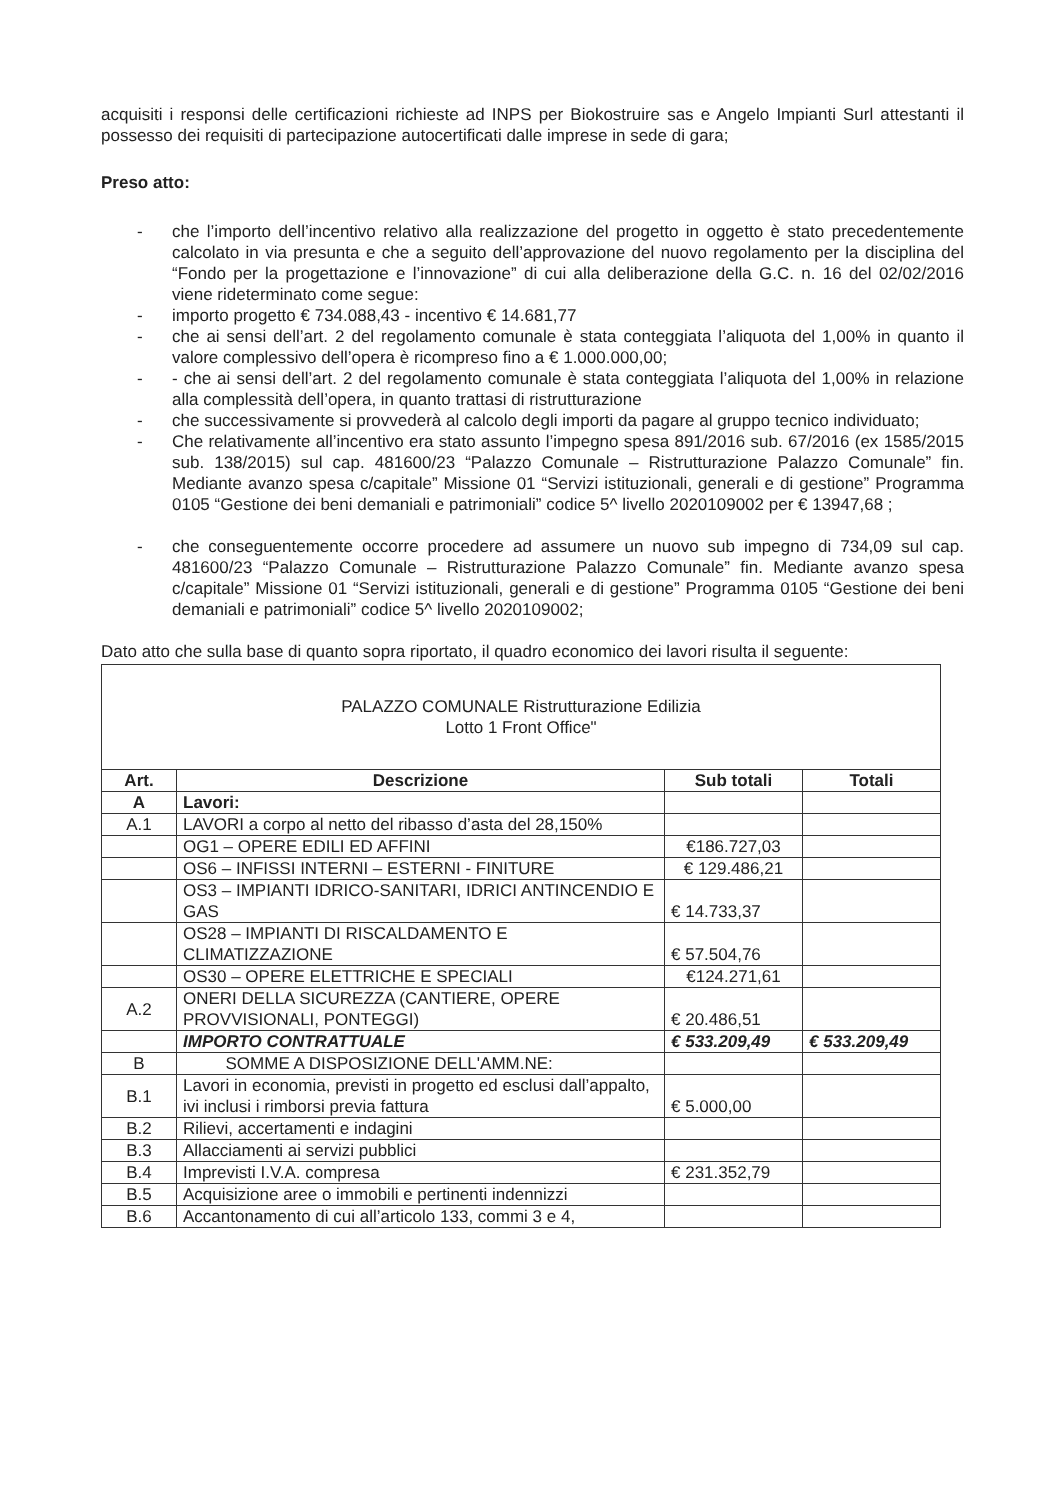acquisiti i responsi delle certificazioni richieste ad INPS per Biokostruire sas e Angelo Impianti Surl attestanti il possesso dei requisiti di partecipazione autocertificati dalle imprese in sede di gara;
Preso atto:
- che l’importo dell’incentivo relativo alla realizzazione del progetto in oggetto è stato precedentemente calcolato in via presunta e che a seguito dell’approvazione del nuovo regolamento per la disciplina del “Fondo per la progettazione e l’innovazione” di cui alla deliberazione della G.C. n. 16 del 02/02/2016 viene rideterminato come segue:
- importo progetto € 734.088,43 - incentivo € 14.681,77
- che ai sensi dell’art. 2 del regolamento comunale è stata conteggiata l’aliquota del 1,00% in quanto il valore complessivo dell’opera è ricompreso fino a € 1.000.000,00;
- - che ai sensi dell’art. 2 del regolamento comunale è stata conteggiata l’aliquota del 1,00% in relazione alla complessità dell’opera, in quanto trattasi di ristrutturazione
- che successivamente si provvederà al calcolo degli importi da pagare al gruppo tecnico individuato;
- Che relativamente all’incentivo era stato assunto l’impegno spesa 891/2016 sub. 67/2016 (ex 1585/2015 sub. 138/2015) sul cap. 481600/23 “Palazzo Comunale – Ristrutturazione Palazzo Comunale” fin. Mediante avanzo spesa c/capitale” Missione 01 “Servizi istituzionali, generali e di gestione” Programma 0105 “Gestione dei beni demaniali e patrimoniali” codice 5^ livello 2020109002 per € 13947,68 ;
- che conseguentemente occorre procedere ad assumere un nuovo sub impegno di 734,09 sul cap. 481600/23 “Palazzo Comunale – Ristrutturazione Palazzo Comunale” fin. Mediante avanzo spesa c/capitale” Missione 01 “Servizi istituzionali, generali e di gestione” Programma 0105 “Gestione dei beni demaniali e patrimoniali” codice 5^ livello 2020109002;
Dato atto che sulla base di quanto sopra riportato, il quadro economico dei lavori risulta il seguente:
| PALAZZO COMUNALE Ristrutturazione Edilizia Lotto 1 Front Office" | | | |
| Art. | Descrizione | Sub totali | Totali |
| A | Lavori: | | |
| A.1 | LAVORI a corpo al netto del ribasso d’asta del 28,150% | | |
| | OG1 – OPERE EDILI ED AFFINI | €186.727,03 | |
| | OS6 – INFISSI INTERNI – ESTERNI - FINITURE | € 129.486,21 | |
| | OS3 – IMPIANTI IDRICO-SANITARI, IDRICI ANTINCENDIO E GAS | € 14.733,37 | |
| | OS28 – IMPIANTI DI RISCALDAMENTO E CLIMATIZZAZIONE | € 57.504,76 | |
| | OS30 – OPERE ELETTRICHE E SPECIALI | €124.271,61 | |
| A.2 | ONERI DELLA SICUREZZA (CANTIERE, OPERE PROVVISIONALI, PONTEGGI) | € 20.486,51 | |
| | IMPORTO CONTRATTUALE | € 533.209,49 | € 533.209,49 |
| B | SOMME A DISPOSIZIONE DELL'AMM.NE: | | |
| B.1 | Lavori in economia, previsti in progetto ed esclusi dall’appalto, ivi inclusi i rimborsi previa fattura | € 5.000,00 | |
| B.2 | Rilievi, accertamenti e indagini | | |
| B.3 | Allacciamenti ai servizi pubblici | | |
| B.4 | Imprevisti I.V.A. compresa | € 231.352,79 | |
| B.5 | Acquisizione aree o immobili e pertinenti indennizzi | | |
| B.6 | Accantonamento di cui all’articolo 133, commi 3 e 4, | | |